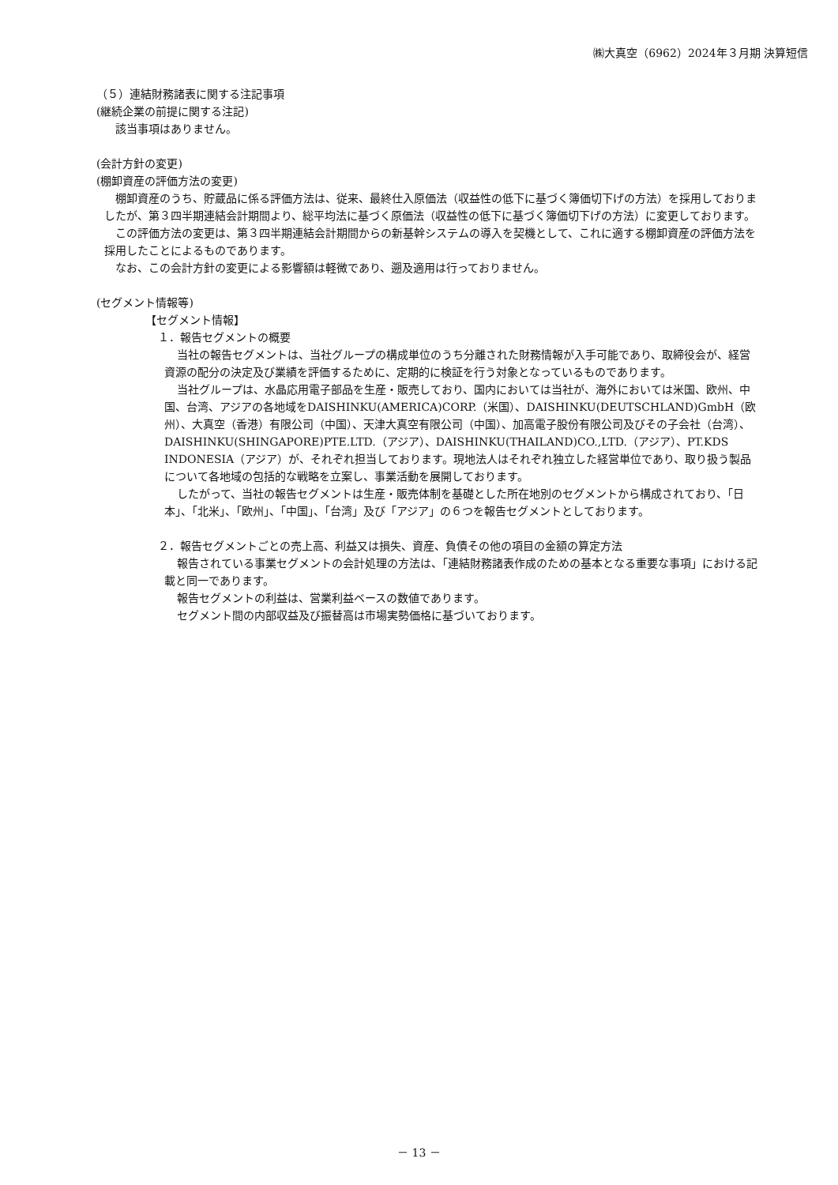㈱大真空（6962）2024年３月期 決算短信
（５）連結財務諸表に関する注記事項
(継続企業の前提に関する注記)
該当事項はありません。
(会計方針の変更)
(棚卸資産の評価方法の変更)
棚卸資産のうち、貯蔵品に係る評価方法は、従来、最終仕入原価法（収益性の低下に基づく簿価切下げの方法）を採用しておりましたが、第３四半期連結会計期間より、総平均法に基づく原価法（収益性の低下に基づく簿価切下げの方法）に変更しております。
この評価方法の変更は、第３四半期連結会計期間からの新基幹システムの導入を契機として、これに適する棚卸資産の評価方法を採用したことによるものであります。
なお、この会計方針の変更による影響額は軽微であり、遡及適用は行っておりません。
(セグメント情報等)
【セグメント情報】
１．報告セグメントの概要
当社の報告セグメントは、当社グループの構成単位のうち分離された財務情報が入手可能であり、取締役会が、経営資源の配分の決定及び業績を評価するために、定期的に検証を行う対象となっているものであります。
当社グループは、水晶応用電子部品を生産・販売しており、国内においては当社が、海外においては米国、欧州、中国、台湾、アジアの各地域をDAISHINKU(AMERICA)CORP.（米国）、DAISHINKU(DEUTSCHLAND)GmbH（欧州）、大真空（香港）有限公司（中国）、天津大真空有限公司（中国）、加高電子股份有限公司及びその子会社（台湾）、DAISHINKU(SHINGAPORE)PTE.LTD.（アジア）、DAISHINKU(THAILAND)CO.,LTD.（アジア）、PT.KDS INDONESIA（アジア）が、それぞれ担当しております。現地法人はそれぞれ独立した経営単位であり、取り扱う製品について各地域の包括的な戦略を立案し、事業活動を展開しております。
したがって、当社の報告セグメントは生産・販売体制を基礎とした所在地別のセグメントから構成されており、「日本」、「北米」、「欧州」、「中国」、「台湾」及び「アジア」の６つを報告セグメントとしております。
２．報告セグメントごとの売上高、利益又は損失、資産、負債その他の項目の金額の算定方法
報告されている事業セグメントの会計処理の方法は、「連結財務諸表作成のための基本となる重要な事項」における記載と同一であります。
報告セグメントの利益は、営業利益ベースの数値であります。
セグメント間の内部収益及び振替高は市場実勢価格に基づいております。
－ 13 －